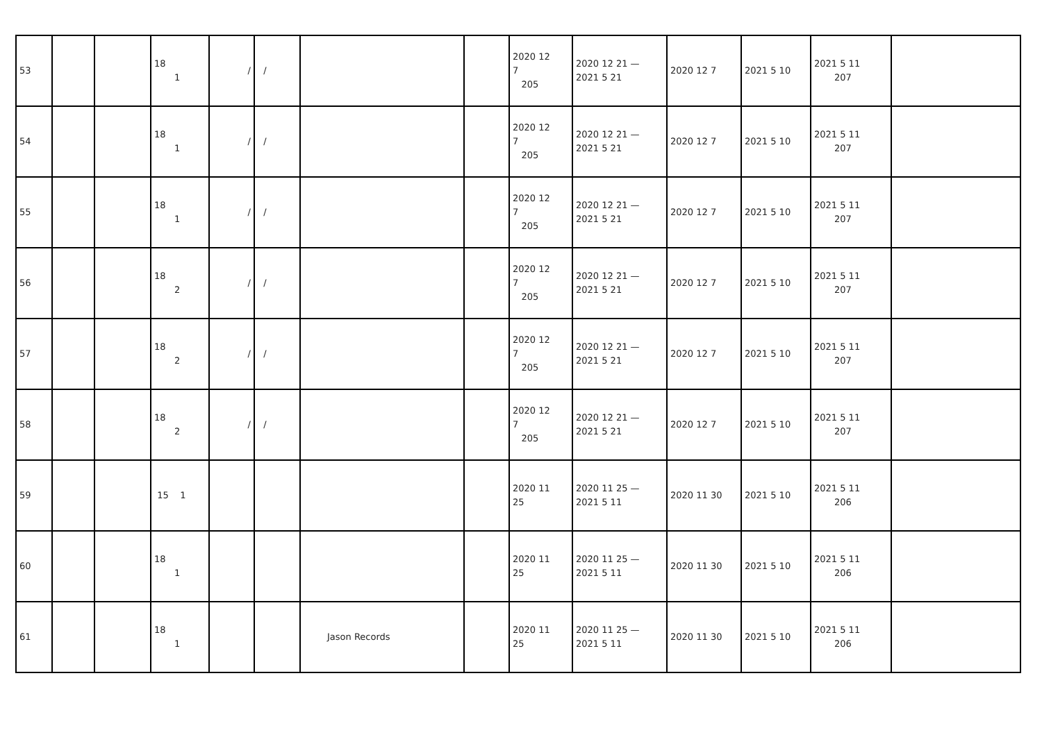| 53 | | | 18 1 | / | / | | | 2020 12 7 205 | 2020 12 21 — 2021 5 21 | 2020 12 7 | 2021 5 10 | 2021 5 11 207 | |
| 54 | | | 18 1 | / | / | | | 2020 12 7 205 | 2020 12 21 — 2021 5 21 | 2020 12 7 | 2021 5 10 | 2021 5 11 207 | |
| 55 | | | 18 1 | / | / | | | 2020 12 7 205 | 2020 12 21 — 2021 5 21 | 2020 12 7 | 2021 5 10 | 2021 5 11 207 | |
| 56 | | | 18 2 | / | / | | | 2020 12 7 205 | 2020 12 21 — 2021 5 21 | 2020 12 7 | 2021 5 10 | 2021 5 11 207 | |
| 57 | | | 18 2 | / | / | | | 2020 12 7 205 | 2020 12 21 — 2021 5 21 | 2020 12 7 | 2021 5 10 | 2021 5 11 207 | |
| 58 | | | 18 2 | / | / | | | 2020 12 7 205 | 2020 12 21 — 2021 5 21 | 2020 12 7 | 2021 5 10 | 2021 5 11 207 | |
| 59 | | | 15 1 | | | | | 2020 11 25 | 2020 11 25 — 2021 5 11 | 2020 11 30 | 2021 5 10 | 2021 5 11 206 | |
| 60 | | | 18 1 | | | | | 2020 11 25 | 2020 11 25 — 2021 5 11 | 2020 11 30 | 2021 5 10 | 2021 5 11 206 | |
| 61 | | | 18 1 | | | Jason Records | | 2020 11 25 | 2020 11 25 — 2021 5 11 | 2020 11 30 | 2021 5 10 | 2021 5 11 206 | |